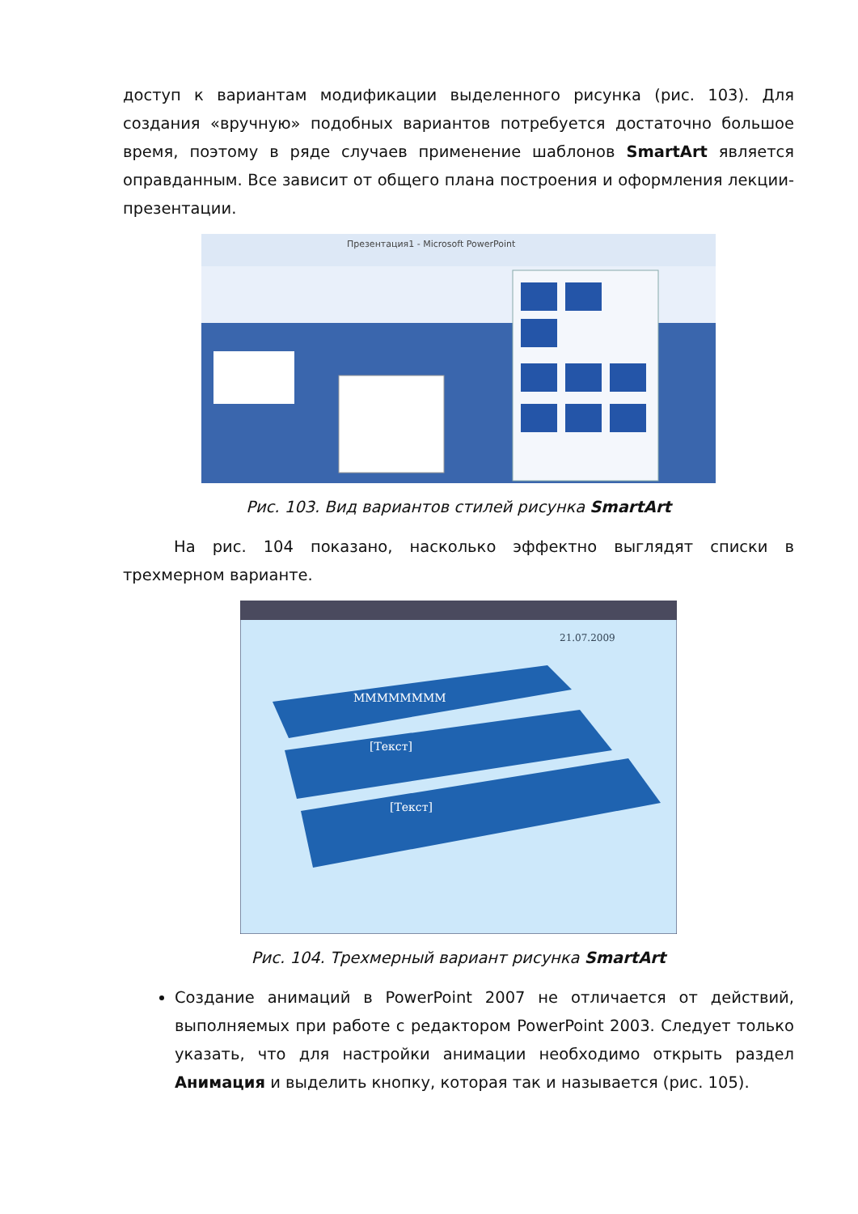доступ к вариантам модификации выделенного рисунка (рис. 103). Для создания «вручную» подобных вариантов потребуется достаточно большое время, поэтому в ряде случаев применение шаблонов SmartArt является оправданным. Все зависит от общего плана построения и оформления лекции-презентации.
Презентация1 - Microsoft PowerPoint
Рис. 103. Вид вариантов стилей рисунка SmartArt
На рис. 104 показано, насколько эффектно выглядят списки в трехмерном варианте.
21.07.2009
MMMMMMMM
[Текст]
[Текст]
Рис. 104. Трехмерный вариант рисунка SmartArt
Создание анимаций в PowerPoint 2007 не отличается от действий, выполняемых при работе с редактором PowerPoint 2003. Следует только указать, что для настройки анимации необходимо открыть раздел Анимация и выделить кнопку, которая так и называется (рис. 105).